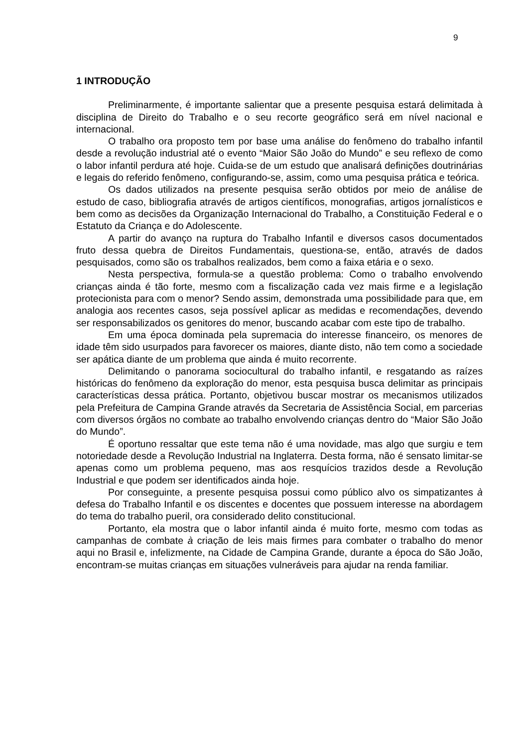9
1 INTRODUÇÃO
Preliminarmente, é importante salientar que a presente pesquisa estará delimitada à disciplina de Direito do Trabalho e o seu recorte geográfico será em nível nacional e internacional.
O trabalho ora proposto tem por base uma análise do fenômeno do trabalho infantil desde a revolução industrial até o evento “Maior São João do Mundo” e seu reflexo de como o labor infantil perdura até hoje. Cuida-se de um estudo que analisará definições doutrinárias e legais do referido fenômeno, configurando-se, assim, como uma pesquisa prática e teórica.
Os dados utilizados na presente pesquisa serão obtidos por meio de análise de estudo de caso, bibliografia através de artigos científicos, monografias, artigos jornalísticos e bem como as decisões da Organização Internacional do Trabalho, a Constituição Federal e o Estatuto da Criança e do Adolescente.
A partir do avanço na ruptura do Trabalho Infantil e diversos casos documentados fruto dessa quebra de Direitos Fundamentais, questiona-se, então, através de dados pesquisados, como são os trabalhos realizados, bem como a faixa etária e o sexo.
Nesta perspectiva, formula-se a questão problema: Como o trabalho envolvendo crianças ainda é tão forte, mesmo com a fiscalização cada vez mais firme e a legislação protecionista para com o menor? Sendo assim, demonstrada uma possibilidade para que, em analogia aos recentes casos, seja possível aplicar as medidas e recomendações, devendo ser responsabilizados os genitores do menor, buscando acabar com este tipo de trabalho.
Em uma época dominada pela supremacia do interesse financeiro, os menores de idade têm sido usurpados para favorecer os maiores, diante disto, não tem como a sociedade ser apática diante de um problema que ainda é muito recorrente.
Delimitando o panorama sociocultural do trabalho infantil, e resgatando as raízes históricas do fenômeno da exploração do menor, esta pesquisa busca delimitar as principais características dessa prática. Portanto, objetivou buscar mostrar os mecanismos utilizados pela Prefeitura de Campina Grande através da Secretaria de Assistência Social, em parcerias com diversos órgãos no combate ao trabalho envolvendo crianças dentro do “Maior São João do Mundo”.
É oportuno ressaltar que este tema não é uma novidade, mas algo que surgiu e tem notoriedade desde a Revolução Industrial na Inglaterra. Desta forma, não é sensato limitar-se apenas como um problema pequeno, mas aos resquícios trazidos desde a Revolução Industrial e que podem ser identificados ainda hoje.
Por conseguinte, a presente pesquisa possui como público alvo os simpatizantes à defesa do Trabalho Infantil e os discentes e docentes que possuem interesse na abordagem do tema do trabalho pueril, ora considerado delito constitucional.
Portanto, ela mostra que o labor infantil ainda é muito forte, mesmo com todas as campanhas de combate à criação de leis mais firmes para combater o trabalho do menor aqui no Brasil e, infelizmente, na Cidade de Campina Grande, durante a época do São João, encontram-se muitas crianças em situações vulneráveis para ajudar na renda familiar.